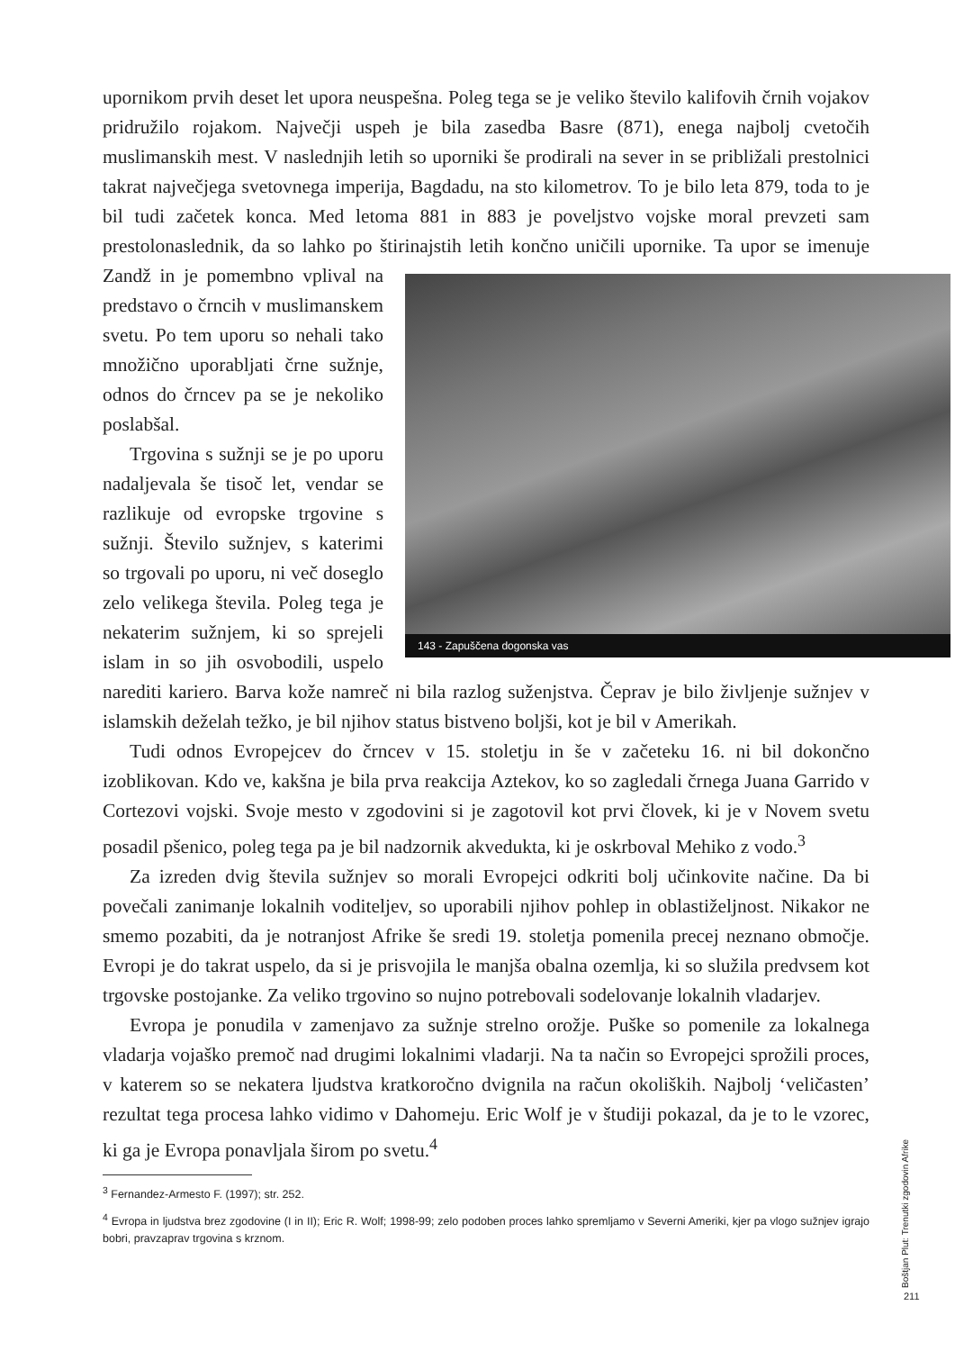upornikom prvih deset let upora neuspešna. Poleg tega se je veliko število kalifovih črnih vojakov pridružilo rojakom. Največji uspeh je bila zasedba Basre (871), enega najbolj cvetočih muslimanskih mest. V naslednjih letih so uporniki še prodirali na sever in se približali prestolnici takrat največjega svetovnega imperija, Bagdadu, na sto kilometrov. To je bilo leta 879, toda to je bil tudi začetek konca. Med letoma 881 in 883 je poveljstvo vojske moral prevzeti sam prestolonaslednik, da so lahko po štirinajstih letih končno uničili upornike. Ta upor se
143 - Zapuščena dogonska vas
imenuje Zandž in je pomembno vplival na predstavo o črncih v muslimanskem svetu. Po tem uporu so nehali tako množično uporabljati črne sužnje, odnos do črncev pa se je nekoliko poslabšal.
Trgovina s sužnji se je po uporu nadaljevala še tisoč let, vendar se razlikuje od evropske trgovine s sužnji. Število sužnjev, s katerimi so trgovali po uporu, ni več doseglo zelo velikega števila. Poleg tega je nekaterim sužnjem, ki so sprejeli islam in so jih osvobodili, uspelo narediti kariero. Barva kože namreč ni bila razlog suženjstva. Čeprav je bilo življenje sužnjev v islamskih deželah težko, je bil njihov status bistveno boljši, kot je bil v Amerikah.
Tudi odnos Evropejcev do črncev v 15. stoletju in še v začeteku 16. ni bil dokončno izoblikovan. Kdo ve, kakšna je bila prva reakcija Aztekov, ko so zagledali črnega Juana Garrido v Cortezovi vojski. Svoje mesto v zgodovini si je zagotovil kot prvi človek, ki je v Novem svetu posadil pšenico, poleg tega pa je bil nadzornik akvedukta, ki je oskrboval Mehiko z vodo.<sup>3</sup>
Za izreden dvig števila sužnjev so morali Evropejci odkriti bolj učinkovite načine. Da bi povečali zanimanje lokalnih voditeljev, so uporabili njihov pohlep in oblastiželjnost. Nikakor ne smemo pozabiti, da je notranjost Afrike še sredi 19. stoletja pomenila precej neznano območje. Evropi je do takrat uspelo, da si je prisvojila le manjša obalna ozemlja, ki so služila predvsem kot trgovske postojanke. Za veliko trgovino so nujno potrebovali sodelovanje lokalnih vladarjev.
Evropa je ponudila v zamenjavo za sužnje strelno orožje. Puške so pomenile za lokalnega vladarja vojaško premoč nad drugimi lokalnimi vladarji. Na ta način so Evropejci sprožili proces, v katerem so se nekatera ljudstva kratkoročno dvignila na račun okoliških. Najbolj ‘veličasten’ rezultat tega procesa lahko vidimo v Dahomeju. Eric Wolf je v študiji pokazal, da je to le vzorec, ki ga je Evropa ponavljala širom po svetu.<sup>4</sup>
<sup>3</sup> Fernandez-Armesto F. (1997); str. 252.
<sup>4</sup> Evropa in ljudstva brez zgodovine (I in II); Eric R. Wolf; 1998-99; zelo podoben proces lahko spremljamo v Severni Ameriki, kjer pa vlogo sužnjev igrajo bobri, pravzaprav trgovina s krznom.
Boštjan Plut: Trenutki zgodovin Afrike
211